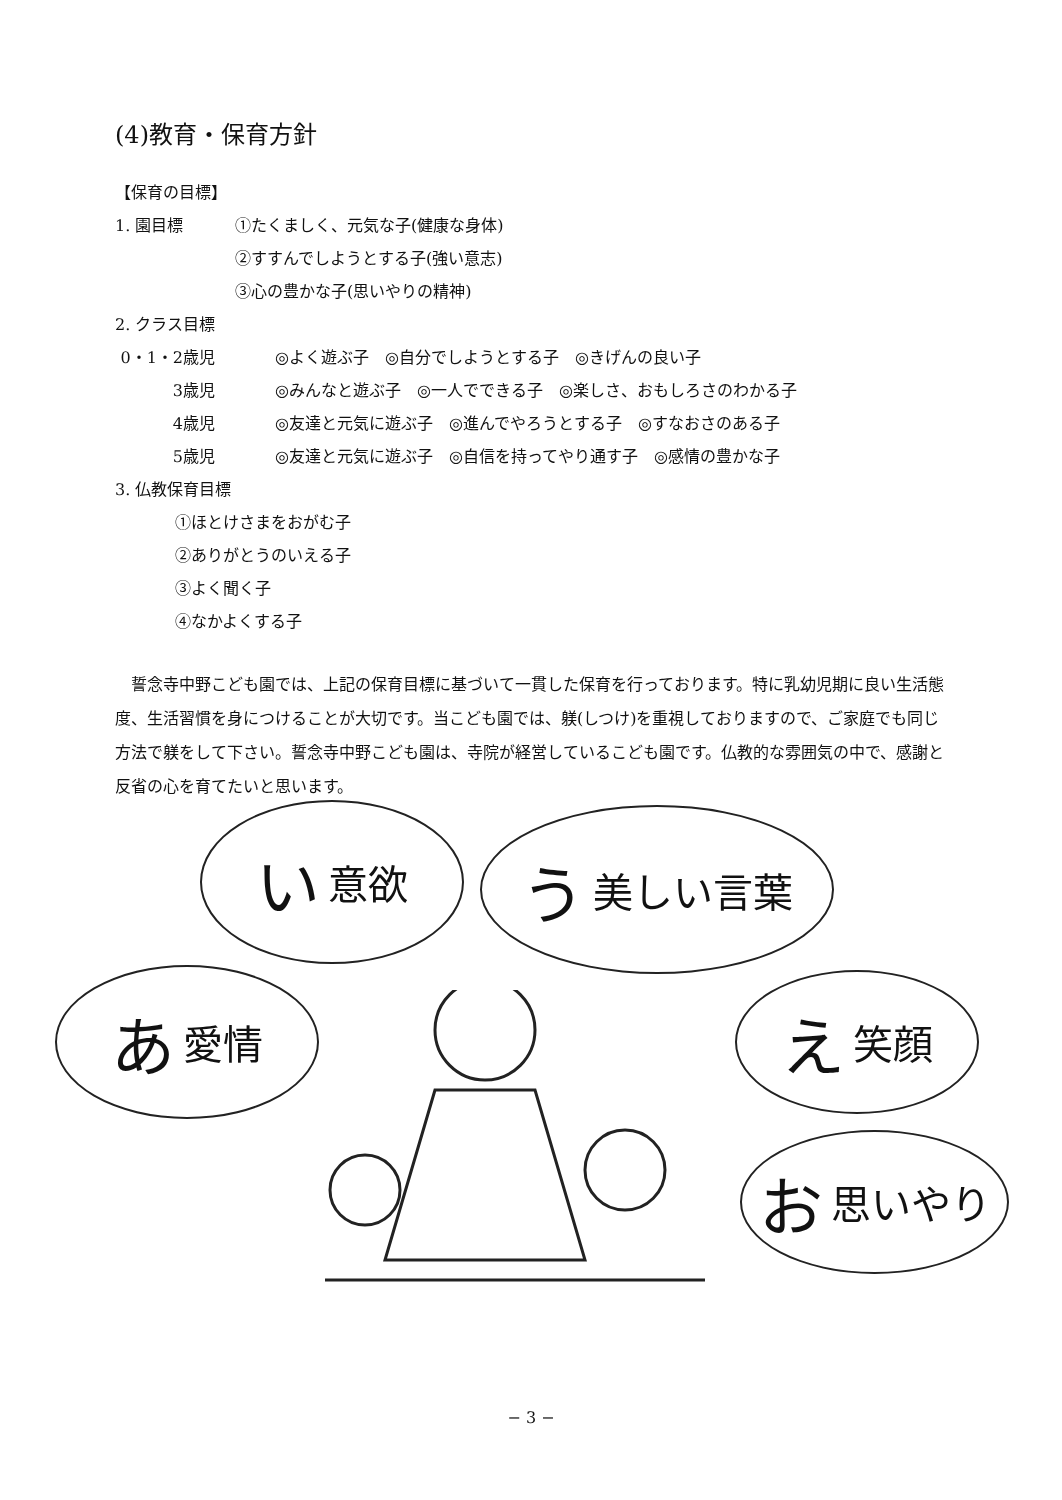(4)教育・保育方針
【保育の目標】
1. 園目標 ①たくましく、元気な子(健康な身体)
②すすんでしようとする子(強い意志)
③心の豊かな子(思いやりの精神)
2. クラス目標
0・1・2歳児 ◎よく遊ぶ子　◎自分でしようとする子　◎きげんの良い子
3歳児 ◎みんなと遊ぶ子　◎一人でできる子　◎楽しさ、おもしろさのわかる子
4歳児 ◎友達と元気に遊ぶ子　◎進んでやろうとする子　◎すなおさのある子
5歳児 ◎友達と元気に遊ぶ子　◎自信を持ってやり通す子　◎感情の豊かな子
3. 仏教保育目標
①ほとけさまをおがむ子
②ありがとうのいえる子
③よく聞く子
④なかよくする子
誓念寺中野こども園では、上記の保育目標に基づいて一貫した保育を行っております。特に乳幼児期に良い生活態度、生活習慣を身につけることが大切です。当こども園では、躾(しつけ)を重視しておりますので、ご家庭でも同じ方法で躾をして下さい。誓念寺中野こども園は、寺院が経営しているこども園です。仏教的な雰囲気の中で、感謝と反省の心を育てたいと思います。
い意欲 う美しい言葉
あ愛情 え笑顔
お思いやり
− 3 −